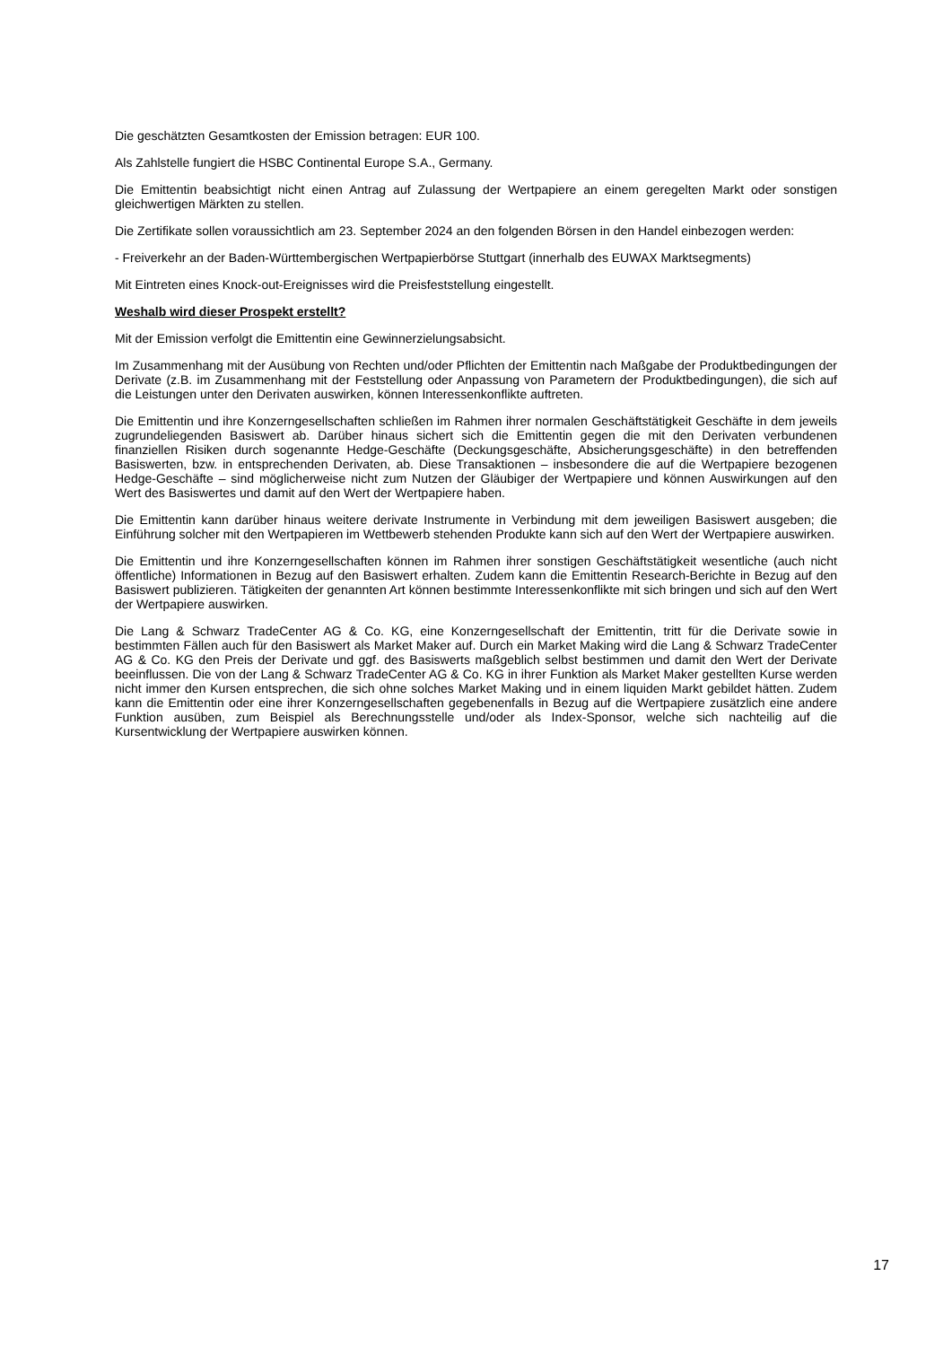Die geschätzten Gesamtkosten der Emission betragen: EUR 100.
Als Zahlstelle fungiert die HSBC Continental Europe S.A., Germany.
Die Emittentin beabsichtigt nicht einen Antrag auf Zulassung der Wertpapiere an einem geregelten Markt oder sonstigen gleichwertigen Märkten zu stellen.
Die Zertifikate sollen voraussichtlich am 23. September 2024 an den folgenden Börsen in den Handel einbezogen werden:
- Freiverkehr an der Baden-Württembergischen Wertpapierbörse Stuttgart (innerhalb des EUWAX Marktsegments)
Mit Eintreten eines Knock-out-Ereignisses wird die Preisfeststellung eingestellt.
Weshalb wird dieser Prospekt erstellt?
Mit der Emission verfolgt die Emittentin eine Gewinnerzielungsabsicht.
Im Zusammenhang mit der Ausübung von Rechten und/oder Pflichten der Emittentin nach Maßgabe der Produktbedingungen der Derivate (z.B. im Zusammenhang mit der Feststellung oder Anpassung von Parametern der Produktbedingungen), die sich auf die Leistungen unter den Derivaten auswirken, können Interessenkonflikte auftreten.
Die Emittentin und ihre Konzerngesellschaften schließen im Rahmen ihrer normalen Geschäftstätigkeit Geschäfte in dem jeweils zugrundeliegenden Basiswert ab. Darüber hinaus sichert sich die Emittentin gegen die mit den Derivaten verbundenen finanziellen Risiken durch sogenannte Hedge-Geschäfte (Deckungsgeschäfte, Absicherungsgeschäfte) in den betreffenden Basiswerten, bzw. in entsprechenden Derivaten, ab. Diese Transaktionen – insbesondere die auf die Wertpapiere bezogenen Hedge-Geschäfte – sind möglicherweise nicht zum Nutzen der Gläubiger der Wertpapiere und können Auswirkungen auf den Wert des Basiswertes und damit auf den Wert der Wertpapiere haben.
Die Emittentin kann darüber hinaus weitere derivate Instrumente in Verbindung mit dem jeweiligen Basiswert ausgeben; die Einführung solcher mit den Wertpapieren im Wettbewerb stehenden Produkte kann sich auf den Wert der Wertpapiere auswirken.
Die Emittentin und ihre Konzerngesellschaften können im Rahmen ihrer sonstigen Geschäftstätigkeit wesentliche (auch nicht öffentliche) Informationen in Bezug auf den Basiswert erhalten. Zudem kann die Emittentin Research-Berichte in Bezug auf den Basiswert publizieren. Tätigkeiten der genannten Art können bestimmte Interessenkonflikte mit sich bringen und sich auf den Wert der Wertpapiere auswirken.
Die Lang & Schwarz TradeCenter AG & Co. KG, eine Konzerngesellschaft der Emittentin, tritt für die Derivate sowie in bestimmten Fällen auch für den Basiswert als Market Maker auf. Durch ein Market Making wird die Lang & Schwarz TradeCenter AG & Co. KG den Preis der Derivate und ggf. des Basiswerts maßgeblich selbst bestimmen und damit den Wert der Derivate beeinflussen. Die von der Lang & Schwarz TradeCenter AG & Co. KG in ihrer Funktion als Market Maker gestellten Kurse werden nicht immer den Kursen entsprechen, die sich ohne solches Market Making und in einem liquiden Markt gebildet hätten. Zudem kann die Emittentin oder eine ihrer Konzerngesellschaften gegebenenfalls in Bezug auf die Wertpapiere zusätzlich eine andere Funktion ausüben, zum Beispiel als Berechnungsstelle und/oder als Index-Sponsor, welche sich nachteilig auf die Kursentwicklung der Wertpapiere auswirken können.
17